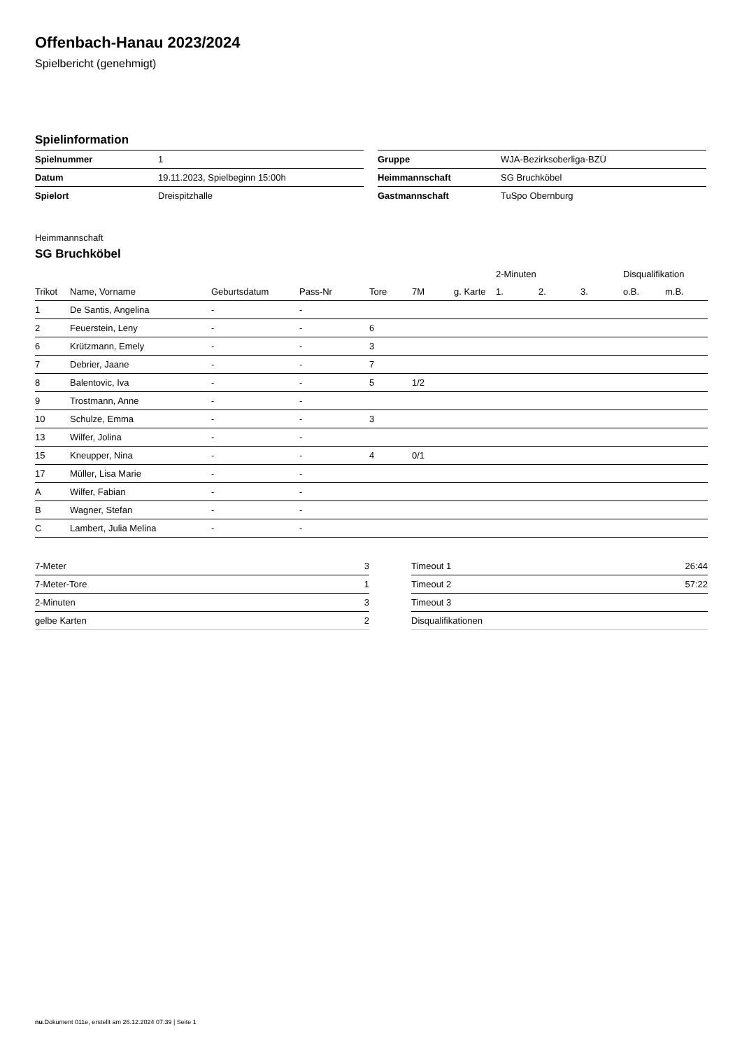Offenbach-Hanau 2023/2024
Spielbericht (genehmigt)
Spielinformation
| Spielnummer | 1 |
| Datum | 19.11.2023, Spielbeginn 15:00h |
| Spielort | Dreispitzhalle |
| Gruppe | WJA-Bezirksoberliga-BZÜ |
| Heimmannschaft | SG Bruchköbel |
| Gastmannschaft | TuSpo Obernburg |
Heimmannschaft
SG Bruchköbel
| | | | | | | | 2-Minuten | | | Disqualifikation | |
| --- | --- | --- | --- | --- | --- | --- | --- | --- | --- | --- | --- |
| Trikot | Name, Vorname | Geburtsdatum | Pass-Nr | Tore | 7M | g. Karte | 1. | 2. | 3. | o.B. | m.B. |
| 1 | De Santis, Angelina | - | - | | | | | | | | |
| 2 | Feuerstein, Leny | - | - | 6 | | | | | | | |
| 6 | Krützmann, Emely | - | - | 3 | | | | | | | |
| 7 | Debrier, Jaane | - | - | 7 | | | | | | | |
| 8 | Balentovic, Iva | - | - | 5 | 1/2 | | | | | | |
| 9 | Trostmann, Anne | - | - | | | | | | | | |
| 10 | Schulze, Emma | - | - | 3 | | | | | | | |
| 13 | Wilfer, Jolina | - | - | | | | | | | | |
| 15 | Kneupper, Nina | - | - | 4 | 0/1 | | | | | | |
| 17 | Müller, Lisa Marie | - | - | | | | | | | | |
| A | Wilfer, Fabian | - | - | | | | | | | | |
| B | Wagner, Stefan | - | - | | | | | | | | |
| C | Lambert, Julia Melina | - | - | | | | | | | | |
| 7-Meter | 3 |
| 7-Meter-Tore | 1 |
| 2-Minuten | 3 |
| gelbe Karten | 2 |
| Timeout 1 | 26:44 |
| Timeout 2 | 57:22 |
| Timeout 3 | |
| Disqualifikationen | |
nu.Dokument 011e, erstellt am 26.12.2024 07:39 | Seite 1